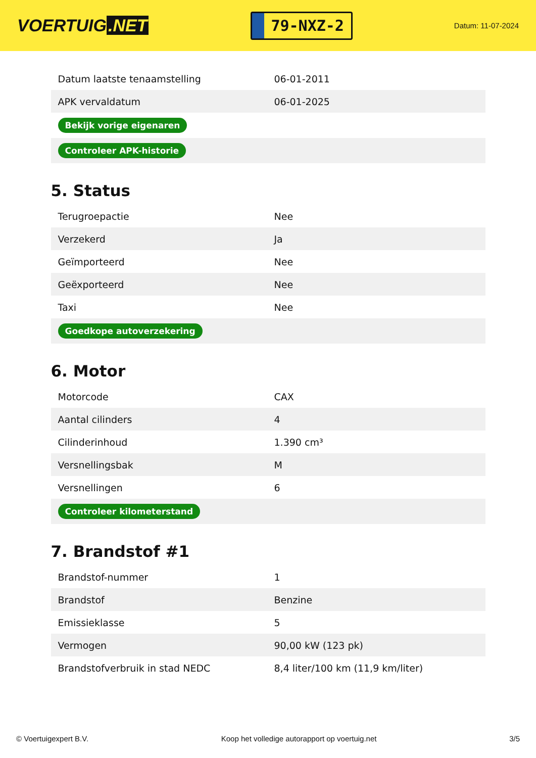VOERTUIG.NET
79-NXZ-2
Datum: 11-07-2024
| Datum laatste tenaamstelling | 06-01-2011 |
| APK vervaldatum | 06-01-2025 |
| Bekijk vorige eigenaren | |
| Controleer APK-historie | |
5. Status
| Terugroepactie | Nee |
| Verzekerd | Ja |
| Geïmporteerd | Nee |
| Geëxporteerd | Nee |
| Taxi | Nee |
| Goedkope autoverzekering | |
6. Motor
| Motorcode | CAX |
| Aantal cilinders | 4 |
| Cilinderinhoud | 1.390 cm³ |
| Versnellingsbak | M |
| Versnellingen | 6 |
| Controleer kilometerstand | |
7. Brandstof #1
| Brandstof-nummer | 1 |
| Brandstof | Benzine |
| Emissieklasse | 5 |
| Vermogen | 90,00 kW (123 pk) |
| Brandstofverbruik in stad NEDC | 8,4 liter/100 km (11,9 km/liter) |
© Voertuigexpert B.V. Koop het volledige autorapport op voertuig.net 3/5